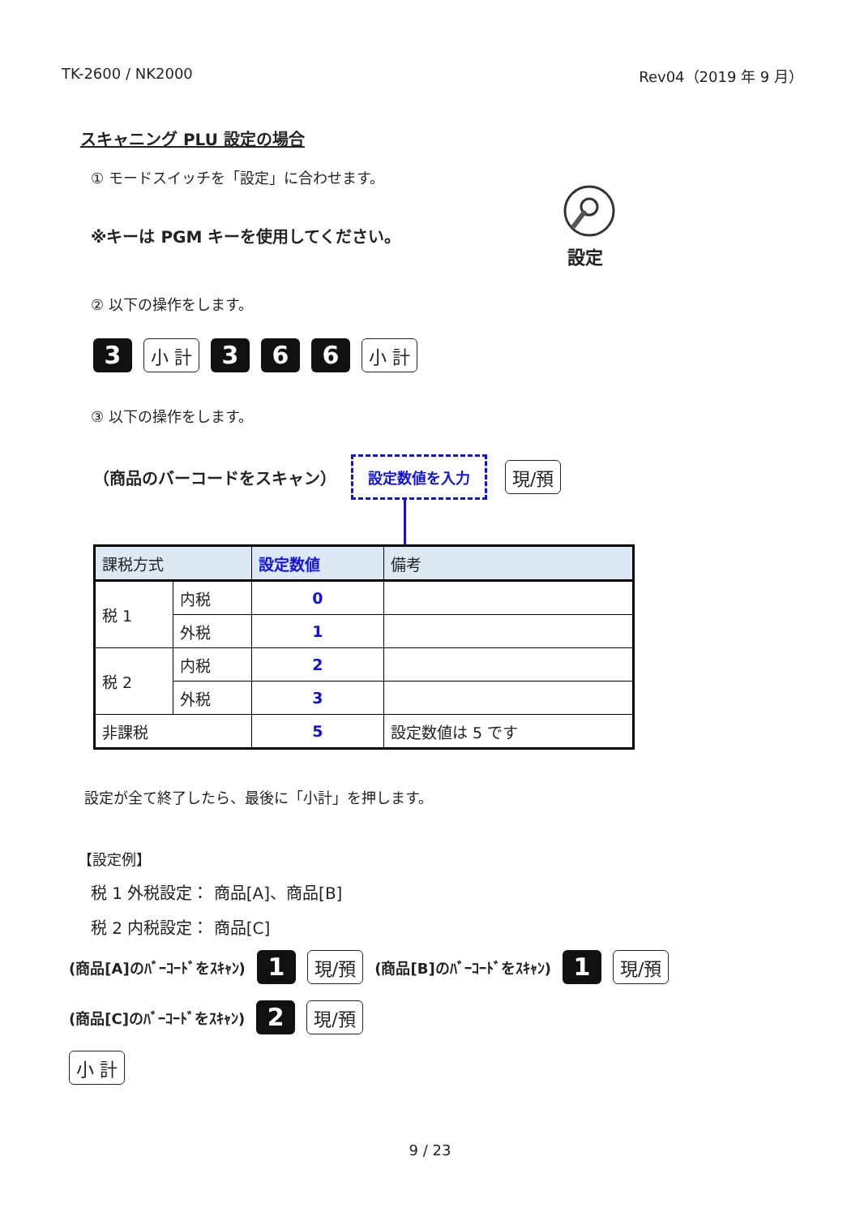TK-2600 / NK2000 Rev04（2019 年 9 月）
スキャニング PLU 設定の場合
① モードスイッチを「設定」に合わせます。
※キーは PGM キーを使用してください。
設定
② 以下の操作をします。
3 小 計 3 6 6 小 計
③ 以下の操作をします。
（商品のバーコードをスキャン） 設定数値を入力 現/預
| 課税方式 | | 設定数値 | 備考 |
| --- | --- | --- | --- |
| 税 1 | 内税 | 0 | |
| | 外税 | 1 | |
| 税 2 | 内税 | 2 | |
| | 外税 | 3 | |
| 非課税 | | 5 | 設定数値は 5 です |
設定が全て終了したら、最後に「小計」を押します。
【設定例】
税 1 外税設定： 商品[A]、商品[B]
税 2 内税設定： 商品[C]
(商品[A]のﾊﾞｰｺｰﾄﾞをｽｷｬﾝ) 1 現/預 (商品[B]のﾊﾞｰｺｰﾄﾞをｽｷｬﾝ) 1 現/預
(商品[C]のﾊﾞｰｺｰﾄﾞをｽｷｬﾝ) 2 現/預
小 計
9 / 23